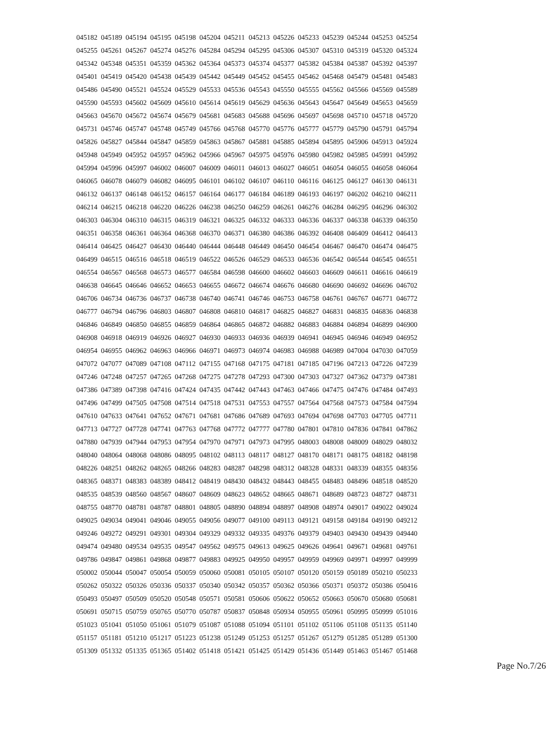| 045182 | 045189 | 045194 | 045195 | 045198 | 045204 | 045211 | 045213 | 045226 | 045233 | 045239 | 045244 | 045253 | 045254 |
| 045255 | 045261 | 045267 | 045274 | 045276 | 045284 | 045294 | 045295 | 045306 | 045307 | 045310 | 045319 | 045320 | 045324 |
| 045342 | 045348 | 045351 | 045359 | 045362 | 045364 | 045373 | 045374 | 045377 | 045382 | 045384 | 045387 | 045392 | 045397 |
| 045401 | 045419 | 045420 | 045438 | 045439 | 045442 | 045449 | 045452 | 045455 | 045462 | 045468 | 045479 | 045481 | 045483 |
| 045486 | 045490 | 045521 | 045524 | 045529 | 045533 | 045536 | 045543 | 045550 | 045555 | 045562 | 045566 | 045569 | 045589 |
| 045590 | 045593 | 045602 | 045609 | 045610 | 045614 | 045619 | 045629 | 045636 | 045643 | 045647 | 045649 | 045653 | 045659 |
| 045663 | 045670 | 045672 | 045674 | 045679 | 045681 | 045683 | 045688 | 045696 | 045697 | 045698 | 045710 | 045718 | 045720 |
| 045731 | 045746 | 045747 | 045748 | 045749 | 045766 | 045768 | 045770 | 045776 | 045777 | 045779 | 045790 | 045791 | 045794 |
| 045826 | 045827 | 045844 | 045847 | 045859 | 045863 | 045867 | 045881 | 045885 | 045894 | 045895 | 045906 | 045913 | 045924 |
| 045948 | 045949 | 045952 | 045957 | 045962 | 045966 | 045967 | 045975 | 045976 | 045980 | 045982 | 045985 | 045991 | 045992 |
| 045994 | 045996 | 045997 | 046002 | 046007 | 046009 | 046011 | 046013 | 046027 | 046051 | 046054 | 046055 | 046058 | 046064 |
| 046065 | 046078 | 046079 | 046082 | 046095 | 046101 | 046102 | 046107 | 046110 | 046116 | 046125 | 046127 | 046130 | 046131 |
| 046132 | 046137 | 046148 | 046152 | 046157 | 046164 | 046177 | 046184 | 046189 | 046193 | 046197 | 046202 | 046210 | 046211 |
| 046214 | 046215 | 046218 | 046220 | 046226 | 046238 | 046250 | 046259 | 046261 | 046276 | 046284 | 046295 | 046296 | 046302 |
| 046303 | 046304 | 046310 | 046315 | 046319 | 046321 | 046325 | 046332 | 046333 | 046336 | 046337 | 046338 | 046339 | 046350 |
| 046351 | 046358 | 046361 | 046364 | 046368 | 046370 | 046371 | 046380 | 046386 | 046392 | 046408 | 046409 | 046412 | 046413 |
| 046414 | 046425 | 046427 | 046430 | 046440 | 046444 | 046448 | 046449 | 046450 | 046454 | 046467 | 046470 | 046474 | 046475 |
| 046499 | 046515 | 046516 | 046518 | 046519 | 046522 | 046526 | 046529 | 046533 | 046536 | 046542 | 046544 | 046545 | 046551 |
| 046554 | 046567 | 046568 | 046573 | 046577 | 046584 | 046598 | 046600 | 046602 | 046603 | 046609 | 046611 | 046616 | 046619 |
| 046638 | 046645 | 046646 | 046652 | 046653 | 046655 | 046672 | 046674 | 046676 | 046680 | 046690 | 046692 | 046696 | 046702 |
| 046706 | 046734 | 046736 | 046737 | 046738 | 046740 | 046741 | 046746 | 046753 | 046758 | 046761 | 046767 | 046771 | 046772 |
| 046777 | 046794 | 046796 | 046803 | 046807 | 046808 | 046810 | 046817 | 046825 | 046827 | 046831 | 046835 | 046836 | 046838 |
| 046846 | 046849 | 046850 | 046855 | 046859 | 046864 | 046865 | 046872 | 046882 | 046883 | 046884 | 046894 | 046899 | 046900 |
| 046908 | 046918 | 046919 | 046926 | 046927 | 046930 | 046933 | 046936 | 046939 | 046941 | 046945 | 046946 | 046949 | 046952 |
| 046954 | 046955 | 046962 | 046963 | 046966 | 046971 | 046973 | 046974 | 046983 | 046988 | 046989 | 047004 | 047030 | 047059 |
| 047072 | 047077 | 047089 | 047108 | 047112 | 047155 | 047168 | 047175 | 047181 | 047185 | 047196 | 047213 | 047226 | 047239 |
| 047246 | 047248 | 047257 | 047265 | 047268 | 047275 | 047278 | 047293 | 047300 | 047303 | 047327 | 047362 | 047379 | 047381 |
| 047386 | 047389 | 047398 | 047416 | 047424 | 047435 | 047442 | 047443 | 047463 | 047466 | 047475 | 047476 | 047484 | 047493 |
| 047496 | 047499 | 047505 | 047508 | 047514 | 047518 | 047531 | 047553 | 047557 | 047564 | 047568 | 047573 | 047584 | 047594 |
| 047610 | 047633 | 047641 | 047652 | 047671 | 047681 | 047686 | 047689 | 047693 | 047694 | 047698 | 047703 | 047705 | 047711 |
| 047713 | 047727 | 047728 | 047741 | 047763 | 047768 | 047772 | 047777 | 047780 | 047801 | 047810 | 047836 | 047841 | 047862 |
| 047880 | 047939 | 047944 | 047953 | 047954 | 047970 | 047971 | 047973 | 047995 | 048003 | 048008 | 048009 | 048029 | 048032 |
| 048040 | 048064 | 048068 | 048086 | 048095 | 048102 | 048113 | 048117 | 048127 | 048170 | 048171 | 048175 | 048182 | 048198 |
| 048226 | 048251 | 048262 | 048265 | 048266 | 048283 | 048287 | 048298 | 048312 | 048328 | 048331 | 048339 | 048355 | 048356 |
| 048365 | 048371 | 048383 | 048389 | 048412 | 048419 | 048430 | 048432 | 048443 | 048455 | 048483 | 048496 | 048518 | 048520 |
| 048535 | 048539 | 048560 | 048567 | 048607 | 048609 | 048623 | 048652 | 048665 | 048671 | 048689 | 048723 | 048727 | 048731 |
| 048755 | 048770 | 048781 | 048787 | 048801 | 048805 | 048890 | 048894 | 048897 | 048908 | 048974 | 049017 | 049022 | 049024 |
| 049025 | 049034 | 049041 | 049046 | 049055 | 049056 | 049077 | 049100 | 049113 | 049121 | 049158 | 049184 | 049190 | 049212 |
| 049246 | 049272 | 049291 | 049301 | 049304 | 049329 | 049332 | 049335 | 049376 | 049379 | 049403 | 049430 | 049439 | 049440 |
| 049474 | 049480 | 049534 | 049535 | 049547 | 049562 | 049575 | 049613 | 049625 | 049626 | 049641 | 049671 | 049681 | 049761 |
| 049786 | 049847 | 049861 | 049868 | 049877 | 049883 | 049925 | 049950 | 049957 | 049959 | 049969 | 049971 | 049997 | 049999 |
| 050002 | 050044 | 050047 | 050054 | 050059 | 050060 | 050081 | 050105 | 050107 | 050120 | 050159 | 050189 | 050210 | 050233 |
| 050262 | 050322 | 050326 | 050336 | 050337 | 050340 | 050342 | 050357 | 050362 | 050366 | 050371 | 050372 | 050386 | 050416 |
| 050493 | 050497 | 050509 | 050520 | 050548 | 050571 | 050581 | 050606 | 050622 | 050652 | 050663 | 050670 | 050680 | 050681 |
| 050691 | 050715 | 050759 | 050765 | 050770 | 050787 | 050837 | 050848 | 050934 | 050955 | 050961 | 050995 | 050999 | 051016 |
| 051023 | 051041 | 051050 | 051061 | 051079 | 051087 | 051088 | 051094 | 051101 | 051102 | 051106 | 051108 | 051135 | 051140 |
| 051157 | 051181 | 051210 | 051217 | 051223 | 051238 | 051249 | 051253 | 051257 | 051267 | 051279 | 051285 | 051289 | 051300 |
| 051309 | 051332 | 051335 | 051365 | 051402 | 051418 | 051421 | 051425 | 051429 | 051436 | 051449 | 051463 | 051467 | 051468 |
Page No.7/26